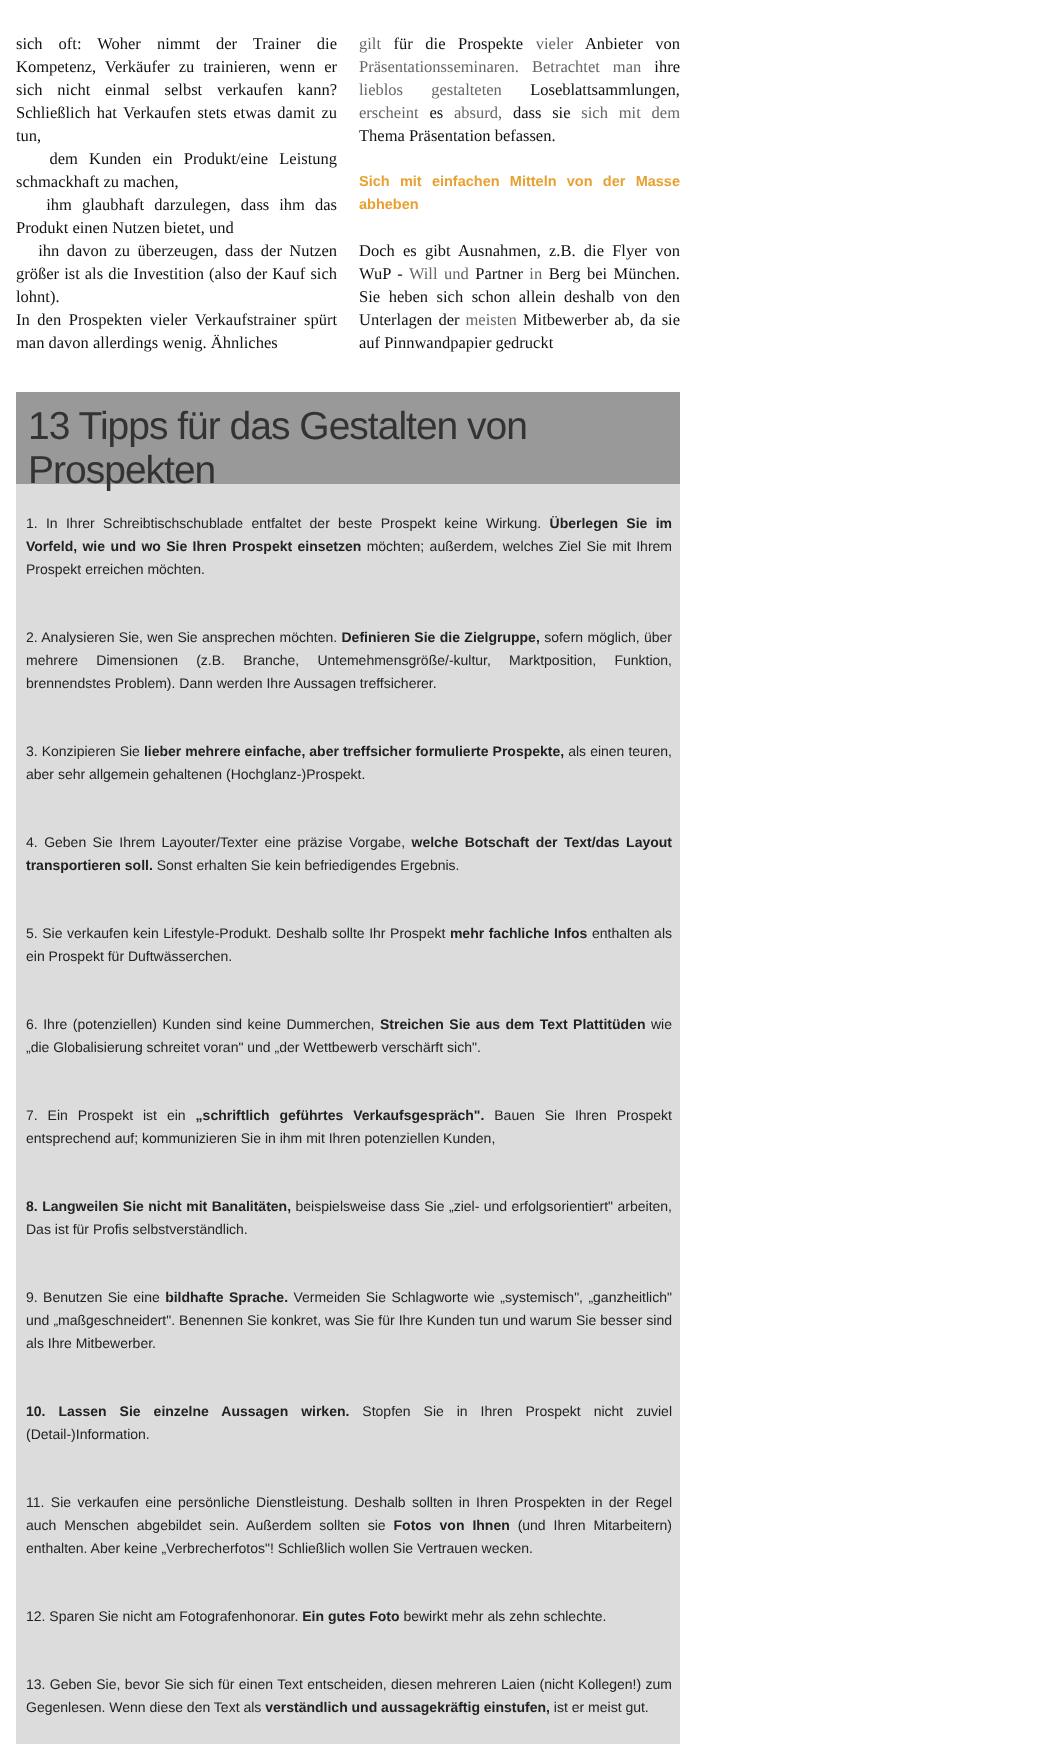sich oft: Woher nimmt der Trainer die Kompetenz, Verkäufer zu trainieren, wenn er sich nicht einmal selbst verkaufen kann? Schließlich hat Verkaufen stets etwas damit zu tun,
dem Kunden ein Produkt/eine Leistung schmackhaft zu machen,
ihm glaubhaft darzulegen, dass ihm das Produkt einen Nutzen bietet, und
ihn davon zu überzeugen, dass der Nutzen größer ist als die Investition (also der Kauf sich lohnt).
In den Prospekten vieler Verkaufstrainer spürt man davon allerdings wenig. Ähnliches
gilt für die Prospekte vieler Anbieter von Präsentationsseminaren. Betrachtet man ihre lieblos gestalteten Loseblattsammlungen, erscheint es absurd, dass sie sich mit dem Thema Präsentation befassen.
Sich mit einfachen Mitteln von der Masse abheben
Doch es gibt Ausnahmen, z.B. die Flyer von WuP - Will und Partner in Berg bei München. Sie heben sich schon allein deshalb von den Unterlagen der meisten Mitbewerber ab, da sie auf Pinnwandpapier gedruckt
13 Tipps für das Gestalten von Prospekten
1. In Ihrer Schreibtischschublade entfaltet der beste Prospekt keine Wirkung. Überlegen Sie im Vorfeld, wie und wo Sie Ihren Prospekt einsetzen möchten; außerdem, welches Ziel Sie mit Ihrem Prospekt erreichen möchten.
2. Analysieren Sie, wen Sie ansprechen möchten. Definieren Sie die Zielgruppe, sofern möglich, über mehrere Dimensionen (z.B. Branche, Untemehmensgröße/-kultur, Marktposition, Funktion, brennendstes Problem). Dann werden Ihre Aussagen treffsicherer.
3. Konzipieren Sie lieber mehrere einfache, aber treffsicher formulierte Prospekte, als einen teuren, aber sehr allgemein gehaltenen (Hochglanz-)Prospekt.
4. Geben Sie Ihrem Layouter/Texter eine präzise Vorgabe, welche Botschaft der Text/das Layout transportieren soll. Sonst erhalten Sie kein befriedigendes Ergebnis.
5. Sie verkaufen kein Lifestyle-Produkt. Deshalb sollte Ihr Prospekt mehr fachliche Infos enthalten als ein Prospekt für Duftwässerchen.
6. Ihre (potenziellen) Kunden sind keine Dummerchen, Streichen Sie aus dem Text Plattitüden wie „die Globalisierung schreitet voran" und „der Wettbewerb verschärft sich".
7. Ein Prospekt ist ein „schriftlich geführtes Verkaufsgespräch". Bauen Sie Ihren Prospekt entsprechend auf; kommunizieren Sie in ihm mit Ihren potenziellen Kunden,
8. Langweilen Sie nicht mit Banalitäten, beispielsweise dass Sie „ziel- und erfolgsorientiert" arbeiten, Das ist für Profis selbstverständlich.
9. Benutzen Sie eine bildhafte Sprache. Vermeiden Sie Schlagworte wie „systemisch", „ganzheitlich" und „maßgeschneidert". Benennen Sie konkret, was Sie für Ihre Kunden tun und warum Sie besser sind als Ihre Mitbewerber.
10. Lassen Sie einzelne Aussagen wirken. Stopfen Sie in Ihren Prospekt nicht zuviel (Detail-)Information.
11. Sie verkaufen eine persönliche Dienstleistung. Deshalb sollten in Ihren Prospekten in der Regel auch Menschen abgebildet sein. Außerdem sollten sie Fotos von Ihnen (und Ihren Mitarbeitern) enthalten. Aber keine „Verbrecherfotos"! Schließlich wollen Sie Vertrauen wecken.
12. Sparen Sie nicht am Fotografenhonorar. Ein gutes Foto bewirkt mehr als zehn schlechte.
13. Geben Sie, bevor Sie sich für einen Text entscheiden, diesen mehreren Laien (nicht Kollegen!) zum Gegenlesen. Wenn diese den Text als verständlich und aussagekräftig einstufen, ist er meist gut.